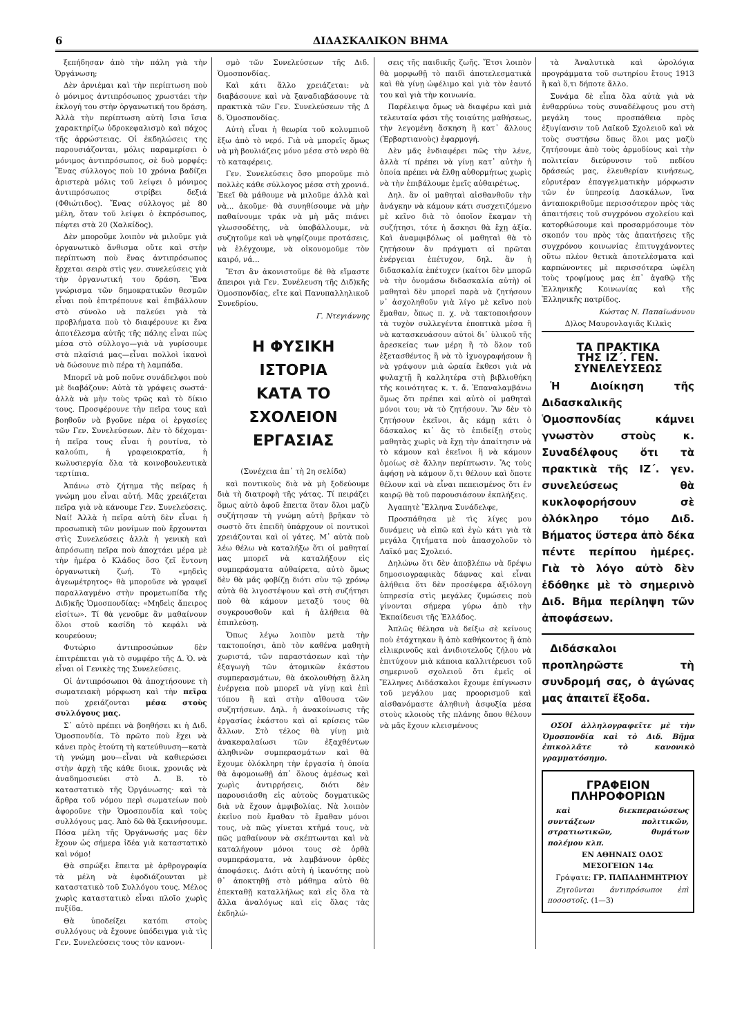6 ΔΙΔΑΣΚΑΛΙΚΟΝ ΒΗΜΑ
ξεπήδησαν ἀπὸ τὴν πάλη γιὰ τὴν Ὀργάνωση;
Δὲν ἀρνιέμαι καὶ τὴν περίπτωση ποὺ ὁ μόνιμος ἀντιπρόσωπος χρωστάει τὴν ἐκλογή του στὴν ὀργανωτική του δράση. Ἀλλὰ τὴν περίπτωση αὐτὴ ἴσια ἴσια χαρακτηρίζω ὑδροκεφαλισμὸ καὶ πάχος τῆς ἀρρώστειας. Οἱ ἐκδηλώσεις της παρουσιάζονται, μόλις παραμερίσει ὁ μόνιμος ἀντιπρόσωπος, σὲ δυὸ μορφές: Ἕνας σύλλογος ποὺ 10 χρόνια βαδίζει ἀριστερὰ μόλις τοῦ λείψει ὁ μόνιμος ἀντιπρόσωπος στρίβει δεξιά (Φθιώτιδος). Ἕνας σύλλογος μὲ 80 μέλη, ὅταν τοῦ λείψει ὁ ἐκπρόσωπος, πέφτει στὰ 20 (Χαλκίδος).
Δὲν μποροῦμε λοιπὸν νὰ μιλοῦμε γιὰ ὀργανωτικὸ ἄνθισμα οὔτε καὶ στὴν περίπτωση ποὺ ἕνας ἀντιπρόσωπος ἔρχεται σειρὰ στὶς γεν. συνελεύσεις γιὰ τὴν ὀργανωτική του δράση. Ἕνα γνώρισμα τῶν δημοκρατικῶν θεσμῶν εἶναι ποὺ ἐπιτρέπουνε καὶ ἐπιβάλλουν στὸ σύνολο νὰ παλεύει γιὰ τὰ προβλήματα ποὺ τὸ διαφέρουνε κι ἕνα ἀποτέλεσμα αὐτῆς τῆς πάλης εἶναι πὼς μέσα στὸ σύλλογο—γιὰ νὰ γυρίσουμε στὰ πλαίσιά μας—εἶναι πολλοὶ ἱκανοὶ νὰ δώσουνε πιὸ πέρα τὴ λαμπάδα.
Μπορεῖ νὰ μοῦ ποῦνε συνάδελφοι ποὺ μὲ διαβάζουν: Αὐτὰ τὰ γράφεις σωστά· ἀλλὰ νὰ μὴν τοὺς τρῶς καὶ τὸ δίκιο τους. Προσφέρουνε τὴν πεῖρα τους καὶ βοηθοῦν νὰ βγοῦνε πέρα οἱ ἐργασίες τῶν Γεν. Συνελεύσεων. Δὲν τὸ δέχομαι· ἡ πεῖρα τους εἶναι ἡ ρουτίνα, τὸ καλούπι, ἡ γραφειοκρατία, ἡ κωλυσιεργία ὅλα τὰ κοινοβουλευτικὰ τερτίπια.
Ἀπάνω στὸ ζήτημα τῆς πεῖρας ἡ γνώμη μου εἶναι αὐτή. Μᾶς χρειάζεται πεῖρα γιὰ νὰ κάνουμε Γεν. Συνελεύσεις. Ναί! Ἀλλὰ ἡ πεῖρα αὐτὴ δὲν εἶναι ἡ προσωπικὴ τῶν μονίμων ποὺ ἔρχουνται στὶς Συνελεύσεις ἀλλὰ ἡ γενικὴ καὶ ἀπρόσωπη πεῖρα ποὺ ἀποχτάει μέρα μὲ τὴν ἡμέρα ὁ Κλάδος ὅσο ζεῖ ἔντονη ὀργανωτικὴ ζωή. Τὸ «μηδεὶς ἀγεωμέτρητος» θὰ μποροῦσε νὰ γραφεῖ παραλλαγμένο στὴν προμετωπίδα τῆς Διδ)κῆς Ὁμοσπονδίας: «Μηδεὶς ἄπειρος εἰσίτω». Τί θὰ γενοῦμε ἂν μαθαίνουν ὅλοι στοῦ κασίδη τὸ κεφάλι νὰ κουρεύουν;
Φυτώριο ἀντιπροσώπων δὲν ἐπιτρέπεται γιὰ τὸ συμφέρο τῆς Δ. Ὁ. νὰ εἶναι οἱ Γενικὲς της Συνελεύσεις.
Οἱ ἀντιπρόσωποι θὰ ἀποχτήσουνε τὴ σωματειακὴ μόρφωση καὶ τὴν πεῖρα ποὺ χρειάζονται μέσα στοὺς συλλόγους μας.
Σ᾽ αὐτὸ πρέπει νὰ βοηθήσει κι ἡ Διδ. Ὁμοσπονδία. Τὸ πρῶτο ποὺ ἔχει νὰ κάνει πρὸς ἐτούτη τὴ κατεύθυνση—κατὰ τὴ γνώμη μου—εἶναι νὰ καθιερώσει στὴν ἀρχὴ τῆς κάθε διοικ. χρονιᾶς νὰ ἀναδημοσιεύει στὸ Δ. Β. τὸ καταστατικὸ τῆς Ὀργάνωσης· καὶ τὰ ἄρθρα τοῦ νόμου περὶ σωματείων ποὺ ἀφοροῦνε τὴν Ὁμοσπονδία καὶ τοὺς συλλόγους μας. Ἀπὸ δῶ θὰ ξεκινήσουμε. Πόσα μέλη τῆς Ὀργάνωσής μας δὲν ἔχουν ὡς σήμερα ἰδέα γιὰ καταστατικὸ καὶ νόμο!
Θὰ σπρώξει ἔπειτα μὲ ἀρθρογραφία τὰ μέλη νὰ ἐφοδιάζουνται μὲ καταστατικὸ τοῦ Συλλόγου τους. Μέλος χωρὶς καταστατικὸ εἶναι πλοῖο χωρὶς πυξίδα.
Θὰ ὑποδείξει κατόπι στοὺς συλλόγους νὰ ἔχουνε ὑπόδειγμα γιὰ τὶς Γεν. Συνελεύσεις τους τὸν κανονι-
σμὸ τῶν Συνελεύσεων τῆς Διδ. Ὁμοσπονδίας.
Καὶ κάτι ἄλλο χρειάζεται: νὰ διαβάσουνε καὶ νὰ ξαναδιαβάσουνε τὰ πρακτικὰ τῶν Γεν. Συνελεύσεων τῆς Δ δ. Ὁμοσπονδίας.
Αὐτὴ εἶναι ἡ θεωρία τοῦ κολυμπιοῦ ἔξω ἀπὸ τὸ νερό. Γιὰ νὰ μπορεῖς ὅμως νὰ μὴ βουλιάζεις μόνο μέσα στὸ νερὸ θὰ τὸ καταφέρεις.
Γεν. Συνελεύσεις ὅσο μποροῦμε πιὸ πολλὲς κάθε σύλλογος μέσα στὴ χρονιά. Ἐκεῖ θὰ μάθουμε νὰ μιλοῦμε ἀλλὰ καὶ νὰ... ἀκοῦμε· θὰ συνηθίσουμε νὰ μὴν παθαίνουμε τράκ νὰ μὴ μᾶς πιάνει γλωσσοδέτης, νὰ ὑποβάλλουμε, νὰ συζητοῦμε καὶ νὰ ψηφίζουμε προτάσεις, νὰ ἐλέγχουμε, νὰ οἰκονομοῦμε τὸν καιρό, νά...
Ἔτσι ἂν ἀκονιστοῦμε δὲ θὰ εἴμαστε ἄπειροι γιὰ Γεν. Συνέλευση τῆς Διδ)κῆς Ὁμοσπονδίας, εἴτε καὶ Πανυπαλληλικοῦ Συνεδρίου.
Γ. Ντεγιάννης
Η ΦΥΣΙΚΗ ΙΣΤΟΡΙΑ
ΚΑΤΑ ΤΟ ΣΧΟΛΕΙΟΝ ΕΡΓΑΣΙΑΣ
(Συνέχεια ἀπ᾽ τὴ 2η σελίδα)
καὶ ποντικοὺς διὰ νὰ μὴ ξοδεύουμε διὰ τὴ διατροφὴ τῆς γάτας. Τί πειράζει ὅμως αὐτὸ ἀφοῦ ἔπειτα ὅταν ὅλοι μαζὺ συζήτησαν τὴ γνώμη αὐτὴ βρῆκαν τὸ σωστὸ ὅτι ἐπειδὴ ὑπάρχουν οἱ ποντικοὶ χρειάζονται καὶ οἱ γάτες. Μ᾽ αὐτὰ ποὺ λέω θέλω νὰ καταλήξω ὅτι οἱ μαθηταί μας μπορεῖ νὰ καταλήξουν εἰς συμπεράσματα αὐθαίρετα, αὐτὸ ὅμως δὲν θὰ μᾶς φοβίζῃ διότι σὺν τῷ χρόνῳ αὐτὰ θὰ λιγοστέψουν καὶ στὴ συζήτησι ποὺ θὰ κάμουν μεταξύ τους θὰ συγκρουσθοῦν καὶ ἡ ἀλήθεια θὰ ἐπιπλεύσῃ.
Ὅπως λέγω λοιπὸν μετὰ τὴν τακτοποίησι, ἀπὸ τὸν καθένα μαθητὴ χωριστά, τῶν παραστάσεων καὶ τὴν ἐξαγωγὴ τῶν ἀτομικῶν ἑκάστου συμπερασμάτων, θὰ ἀκολουθήσῃ ἄλλη ἐνέργεια ποὺ μπορεῖ νὰ γίνῃ καὶ ἐπὶ τόπου ἢ καὶ στὴν αἴθουσα τῶν συζητήσεων. Δηλ. ἡ ἀνακοίνωσις τῆς ἐργασίας ἑκάστου καὶ αἱ κρίσεις τῶν ἄλλων. Στὸ τέλος θὰ γίνῃ μιὰ ἀνακεφαλαίωσι τῶν ἐξαχθέντων ἀληθινῶν συμπερασμάτων καὶ θὰ ἔχουμε ὁλόκληρη τὴν ἐργασία ἡ ὁποία θὰ ἀφομοιωθῇ ἀπ᾽ ὅλους ἀμέσως καὶ χωρὶς ἀντιρρήσεις, διότι δὲν παρουσιάσθη εἰς αὐτοὺς δογματικῶς διὰ νὰ ἔχουν ἀμφιβολίας. Νὰ λοιπὸν ἐκεῖνο ποὺ ἔμαθαν τὸ ἔμαθαν μόνοι τους, νὰ πῶς γίνεται κτῆμά τους, νὰ πῶς μαθαίνουν νὰ σκέπτωνται καὶ νὰ καταλήγουν μόνοι τους σὲ ὀρθὰ συμπεράσματα, νὰ λαμβάνουν ὀρθὲς ἀποφάσεις. Διότι αὐτὴ ἡ ἱκανότης ποὺ θ᾽ ἀποκτηθῇ στὸ μάθημα αὐτὸ θὰ ἐπεκταθῇ καταλλήλως καὶ εἰς ὅλα τὰ ἄλλα ἀναλόγως καὶ εἰς ὅλας τὰς ἐκδηλώ-
σεις τῆς παιδικῆς ζωῆς. Ἔτσι λοιπὸν θὰ μορφωθῇ τὸ παιδὶ ἀποτελεσματικὰ καὶ θὰ γίνῃ ὠφέλιμο καὶ γιὰ τὸν ἑαυτό του καὶ γιὰ τὴν κοινωνία.
Παρέλειψα ὅμως νὰ διαφέρω καὶ μιὰ τελευταία φάσι τῆς τοιαύτης μαθήσεως, τὴν λεγομένη ἄσκηση ἢ κατ᾽ ἄλλους (Ἑρβαρτιανοὺς) ἐφαρμογή.
Δὲν μᾶς ἐνδιαφέρει πῶς τὴν λένε, ἀλλὰ τί πρέπει νὰ γίνῃ κατ᾽ αὐτὴν ἡ ὁποία πρέπει νὰ ἔλθῃ αὐθορμήτως χωρὶς νὰ τὴν ἐπιβάλουμε ἐμεῖς αὐθαιρέτως.
Δηλ. ἂν οἱ μαθηταὶ αἰσθανθοῦν τὴν ἀνάγκην νὰ κάμουν κάτι συσχετιζόμενο μὲ κεῖνο διὰ τὸ ὁποῖον ἔκαμαν τὴ συζήτησι, τότε ἡ ἄσκησι θὰ ἔχῃ ἀξία. Καὶ ἀναμφιβόλως οἱ μαθηταὶ θὰ τὸ ζητήσουν ἂν πράγματι αἱ πρῶται ἐνέργειαι ἐπέτυχον, δηλ. ἂν ἡ διδασκαλία ἐπέτυχεν (καίτοι δὲν μπορῶ νὰ τὴν ὀνομάσω διδασκαλία αὐτὴ) οἱ μαθηταὶ δὲν μπορεῖ παρὰ νὰ ζητήσουν ν᾽ ἀσχοληθοῦν γιὰ λίγο μὲ κεῖνο ποὺ ἔμαθαν, ὅπως π. χ. νὰ τακτοποιήσουν τὰ τυχὸν συλλεγέντα ἐποπτικὰ μέσα ἢ νὰ κατασκευάσουν αὐτοὶ δι᾽ ὑλικοῦ τῆς ἀρεσκείας των μέρη ἢ τὸ ὅλον τοῦ ἐξετασθέντος ἢ νὰ τὸ ἰχνογραφήσουν ἢ νὰ γράψουν μιὰ ὡραία ἔκθεσι γιὰ νὰ φυλαχτῇ ἢ καλλητέρα στὴ βιβλιοθήκη τῆς κοινότητας κ. τ. ἄ. Ἐπαναλαμβάνω ὅμως ὅτι πρέπει καὶ αὐτὸ οἱ μαθηταὶ μόνοι του; νὰ τὸ ζητήσουν. Ἂν δὲν τὸ ζητήσουν ἐκεῖνοι, ἂς κάμῃ κάτι ὁ δάσκαλος κι᾽ ἂς τὸ ἐπιδείξῃ στοὺς μαθητὰς χωρὶς νὰ ἔχῃ τὴν ἀπαίτησιν νὰ τὸ κάμουν καὶ ἐκεῖνοι ἢ νὰ κάμουν ὁμοίως σὲ ἄλλην περίπτωσιν. Ἂς τοὺς ἀφήσῃ νὰ κάμουν ὅ,τι θέλουν καὶ ὅποτε θέλουν καὶ νὰ εἶναι πεπεισμένος ὅτι ἐν καιρῷ θὰ τοῦ παρουσιάσουν ἐκπλήξεις.
Ἀγαπητὲ Ἕλληνα Συνάδελφε,
Προσπάθησα μὲ τὶς λίγες μου δυνάμεις νὰ εἰπῶ καὶ ἐγὼ κάτι γιὰ τὰ μεγάλα ζητήματα ποὺ ἀπασχολοῦν τὸ Λαϊκό μας Σχολειό.
Δηλώνω ὅτι δὲν ἀποβλέπω νὰ δρέψω δημοσιογραφικὰς δάφνας καὶ εἶναι ἀλήθεια ὅτι δὲν προσέφερα ἀξιόλογη ὑπηρεσία στὶς μεγάλες ζυμώσεις ποὺ γίνονται σήμερα γύρω ἀπὸ τὴν Ἐκπαίδευσι τῆς Ἑλλάδος.
Ἁπλῶς θέλησα νὰ δείξω σὲ κείνους ποὺ ἐτάχτηκαν ἢ ἀπὸ καθήκοντος ἢ ἀπὸ εἰλικρινοῦς καὶ ἀνιδιοτελοῦς ζήλου νὰ ἐπιτύχουν μιὰ κάποια καλλιτέρευσι τοῦ σημερινοῦ σχολειοῦ ὅτι ἐμεῖς οἱ Ἕλληνες Διδάσκαλοι ἔχουμε ἐπίγνωσιν τοῦ μεγάλου μας προορισμοῦ καὶ αἰσθανόμαστε ἀληθινὴ ἀσφυξία μέσα στοὺς κλοιοὺς τῆς πλάνης ὅπου θέλουν νὰ μᾶς ἔχουν κλεισμένους
τὰ Ἀναλυτικὰ καὶ ὡρολόγια προγράμματα τοῦ σωτηρίου ἔτους 1913 ἢ καὶ ὅ,τι δήποτε ἄλλο.
Συνάμα δὲ εἶπα ὅλα αὐτὰ γιὰ νὰ ἐνθαρρύνω τοὺς συναδέλφους μου στὴ μεγάλη τους προσπάθεια πρὸς ἐξυγίανσιν τοῦ Λαϊκοῦ Σχολειοῦ καὶ νὰ τοὺς συστήσω ὅπως ὅλοι μας μαζὺ ζητήσουμε ἀπὸ τοὺς ἁρμοδίους καὶ τὴν πολιτείαν διεύρυνσιν τοῦ πεδίου δράσεώς μας, ἐλευθερίαν κινήσεως, εὐρυτέραν ἐπαγγελματικὴν μόρφωσιν τῶν ἐν ὑπηρεσίᾳ Δασκάλων, ἵνα ἀνταποκριθοῦμε περισσότερον πρὸς τὰς ἀπαιτήσεις τοῦ συγχρόνου σχολείου καὶ κατορθώσουμε καὶ προσαρμόσουμε τὸν σκοπόν του πρὸς τὰς ἀπαιτήσεις τῆς συγχρόνου κοινωνίας ἐπιτυγχάνοντες οὕτω πλέον θετικὰ ἀποτελέσματα καὶ καρπώνοντες μὲ περισσότερα ὠφέλη τοὺς τροφίμους μας ἐπ᾽ ἀγαθῷ τῆς Ἑλληνικῆς Κοινωνίας καὶ τῆς Ἑλληνικῆς πατρίδος.
Κώστας Ν. Παπαϊωάννου
Δ)λος Μαυρονλαγιᾶς Κιλκὶς
ΤΑ ΠΡΑΚΤΙΚΑ
ΤΗΣ ΙΖ΄. ΓΕΝ. ΣΥΝΕΛΕΥΣΕΩΣ
Ἡ Διοίκηση τῆς Διδασκαλικῆς Ὁμοσπονδίας κάμνει γνωστὸν στοὺς κ. Συναδέλφους ὅτι τὰ πρακτικὰ τῆς ΙΖ΄. γεν. συνελεύσεως θὰ κυκλοφορήσουν σὲ ὁλόκληρο τόμο Διδ. Βήματος ὕστερα ἀπὸ δέκα πέντε περίπου ἡμέρες. Γιὰ τὸ λόγο αὐτὸ δὲν ἐδόθηκε μὲ τὸ σημερινὸ Διδ. Βῆμα περίληψη τῶν ἀποφάσεων.
Διδάσκαλοι προπληρῶστε τὴ συνδρομή σας, ὁ ἀγώνας μας ἀπαιτεῖ ἔξοδα.
ΟΣΟΙ ἀλληλογραφεῖτε μὲ τὴν Ὁμοσπονδία καὶ τὸ Διδ. Βῆμα ἐπικολλᾶτε τὸ κανονικὸ γραμματόσημο.
ΓΡΑΦΕΙΟΝ ΠΛΗΡΟΦΟΡΙΩΝ
καὶ διεκπεραιώσεως συντάξεων πολιτικῶν, στρατιωτικῶν, θυμάτων πολέμου κλπ.
ΕΝ ΑΘΗΝΑΙΣ ΟΔΟΣ ΜΕΣΟΓΕΙΩΝ 14α
Γράψατε: ΓΡ. ΠΑΠΑΔΗΜΗΤΡΙΟΥ
Ζητοῦνται ἀντιπρόσωποι ἐπὶ ποσοστοῖς. (1—3)